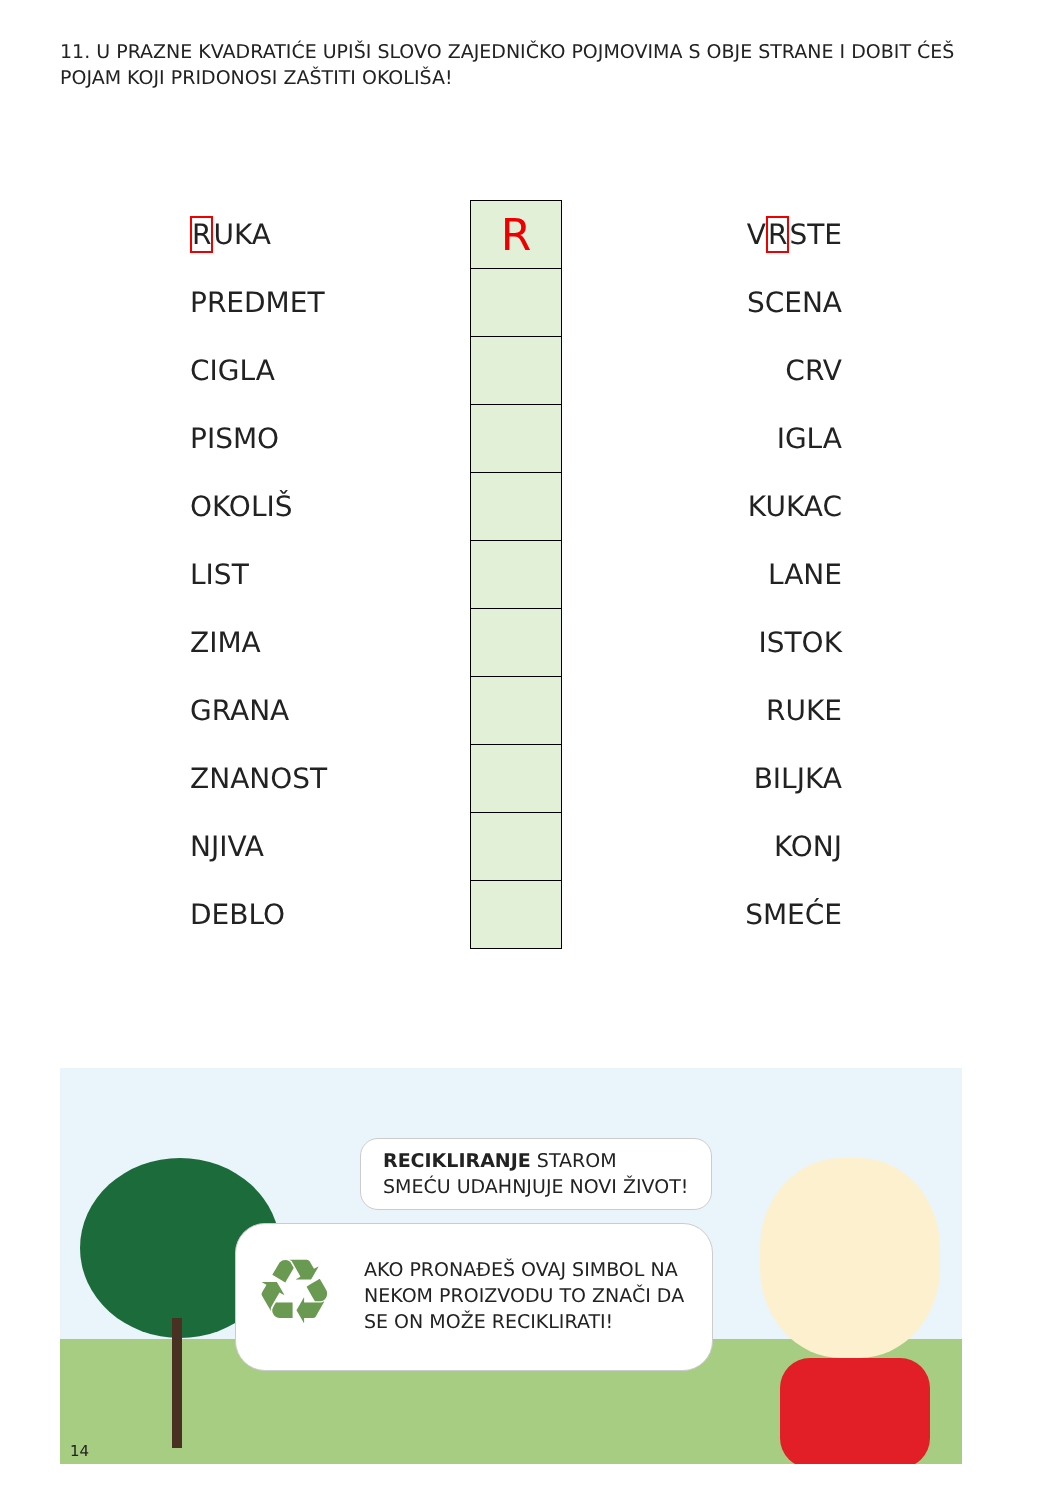11. U PRAZNE KVADRATIĆE UPIŠI SLOVO ZAJEDNIČKO POJMOVIMA S OBJE STRANE I DOBIT ĆEŠ POJAM KOJI PRIDONOSI ZAŠTITI OKOLIŠA!
| R UKA | | R | V R STE |
| PREDMET | | | SCENA |
| CIGLA | | | CRV |
| PISMO | | | IGLA |
| OKOLIŠ | | | KUKAC |
| LIST | | | LANE |
| ZIMA | | | ISTOK |
| GRANA | | | RUKE |
| ZNANOST | | | BILJKA |
| NJIVA | | | KONJ |
| DEBLO | | | SMEĆE |
RECIKLIRANJE STAROM SMEĆU UDAHNJUJE NOVI ŽIVOT!
♻ AKO PRONAĐEŠ OVAJ SIMBOL NA NEKOM PROIZVODU TO ZNAČI DA SE ON MOŽE RECIKLIRATI!
14